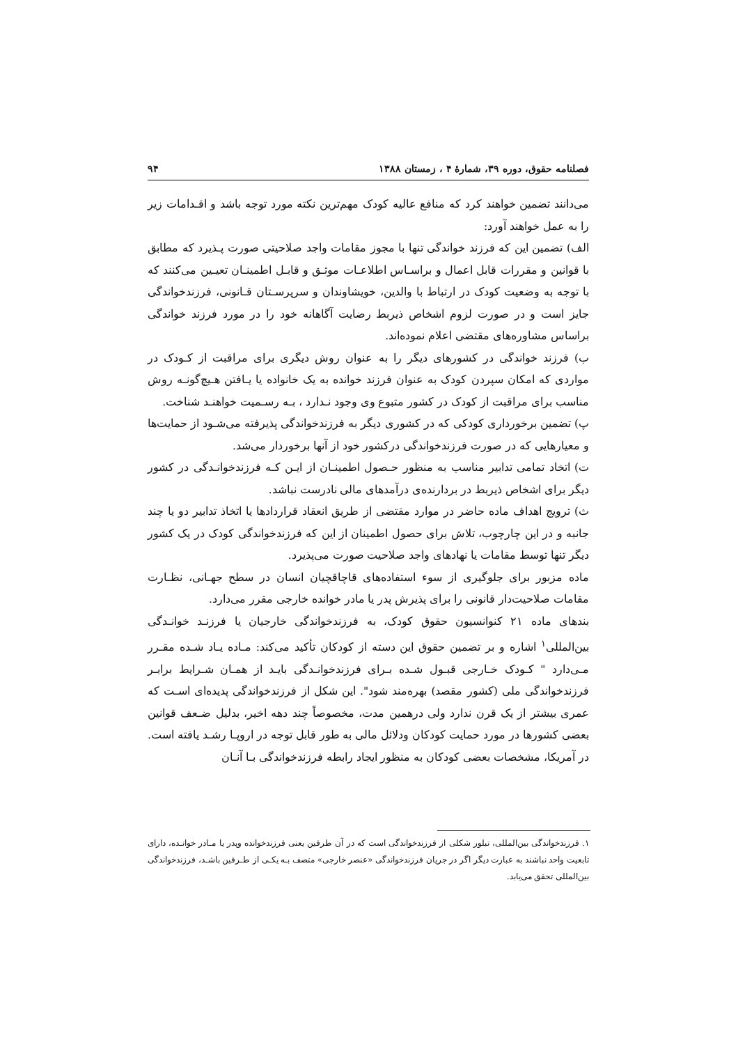فصلنامه حقوق، دوره ۳۹، شمارهٔ ۴ ، زمستان ۱۳۸۸ ۹۴
می‌دانند تضمین خواهند کرد که منافع عالیه کودک مهم‌ترین نکته مورد توجه باشد و اقـدامات زیر را به عمل خواهند آورد:
الف) تضمین این که فرزند خواندگی تنها با مجوز مقامات واجد صلاحیتی صورت پـذیرد که مطابق با قوانین و مقررات قابل اعمال و براسـاس اطلاعـات موثـق و قابـل اطمینـان تعیـین می‌کنند که با توجه به وضعیت کودک در ارتباط با والدین، خویشاوندان و سرپرسـتان قـانونی، فرزندخواندگی جایز است و در صورت لزوم اشخاص ذیربط رضایت آگاهانه خود را در مورد فرزند خواندگی براساس مشاوره‌های مقتضی اعلام نموده‌اند.
ب) فرزند خواندگی در کشورهای دیگر را به عنوان روش دیگری برای مراقبت از کـودک در مواردی که امکان سپردن کودک به عنوان فرزند خوانده به یک خانواده یا یـافتن هـیچ‌گونـه روش مناسب برای مراقبت از کودک در کشور متبوع وی وجود نـدارد ، بـه رسـمیت خواهنـد شناخت.
پ) تضمین برخورداری کودکی که در کشوری دیگر به فرزندخواندگی پذیرفته می‌شـود از حمایت‌ها و معیارهایی که در صورت فرزندخواندگی درکشور خود از آنها برخوردار می‌شد.
ت) اتخاد تمامی تدابیر مناسب به منظور حـصول اطمینـان از ایـن کـه فرزندخوانـدگی در کشور دیگر برای اشخاص ذیربط در بردارنده‌ی درآمدهای مالی نادرست نباشد.
ث) ترویج اهداف ماده حاضر در موارد مقتضی از طریق انعقاد قراردادها یا اتخاذ تدابیر دو یا چند جانبه و در این چارچوب، تلاش برای حصول اطمینان از این که فرزندخواندگی کودک در یک کشور دیگر تنها توسط مقامات یا نهادهای واجد صلاحیت صورت می‌پذیرد.
ماده مزبور برای جلوگیری از سوء استفاده‌های قاچاقچیان انسان در سطح جهـانی، نظـارت مقامات صلاحیت‌دار قانونی را برای پذیرش پدر یا مادر خوانده خارجی مقرر می‌دارد.
بندهای ماده ۲۱ کنوانسیون حقوق کودک، به فرزندخواندگی خارجیان یا فرزنـد خوانـدگی بین‌المللی<sup>۱</sup> اشاره و بر تضمین حقوق این دسته از کودکان تأکید می‌کند: مـاده یـاد شـده مقـرر مـی‌دارد " کـودک خـارجی قبـول شـده بـرای فرزندخوانـدگی بایـد از همـان شـرایط برابـر فرزندخواندگی ملی (کشور مقصد) بهره‌مند شود". این شکل از فرزندخواندگی پدیده‌ای اسـت که عمری بیشتر از یک قرن ندارد ولی درهمین مدت، مخصوصاً چند دهه اخیر، بدلیل ضـعف قوانین بعضی کشورها در مورد حمایت کودکان ودلائل مالی به طور قابل توجه در اروپـا رشـد یافته است. در آمریکا، مشخصات بعضی کودکان به منظور ایجاد رابطه فرزندخواندگی بـا آنـان
۱. فرزندخواندگی بین‌المللی، تبلور شکلی از فرزندخواندگی است که در آن طرفین یعنی فرزندخوانده وپدر یا مـادر خوانـده، دارای تابعیت واحد نباشند به عبارت دیگر اگر در جریان فرزندخواندگی «عنصر خارجی» متصف بـه یکـی از طـرفین باشـد، فرزندخواندگی بین‌المللی تحقق می‌یابد.